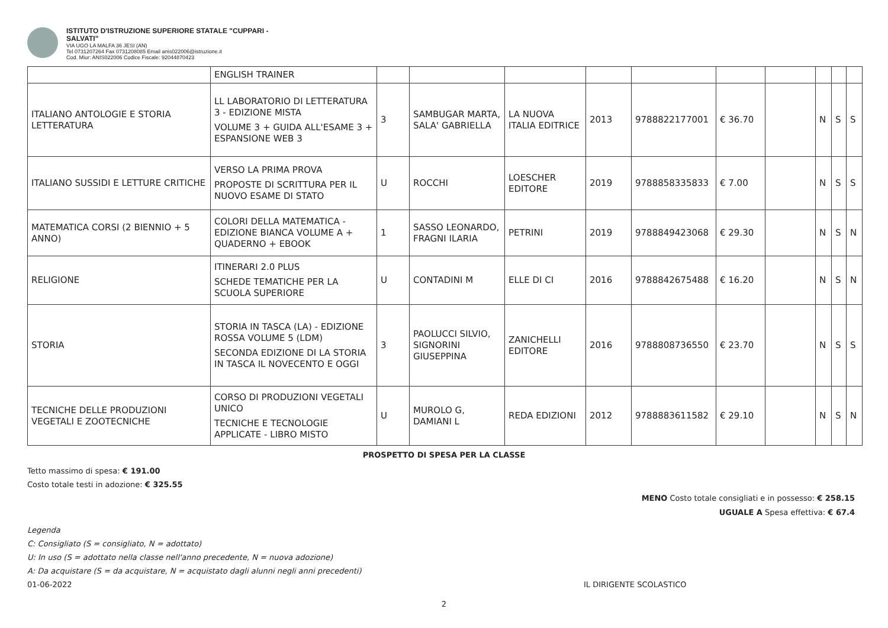ISTITUTO D'ISTRUZIONE SUPERIORE STATALE "CUPPARI -
SALVATI"
VIA UGO LA MALFA 36 JESI (AN)
Tel 0731207264 Fax 0731208085 Email anis022006@istruzione.it
Cod. Miur: ANIS022006 Codice Fiscale: 92044870423
| | ENGLISH TRAINER | | | | | | | | | | |
| ITALIANO ANTOLOGIE E STORIA LETTERATURA | LL LABORATORIO DI LETTERATURA 3 - EDIZIONE MISTA VOLUME 3 + GUIDA ALL'ESAME 3 + ESPANSIONE WEB 3 | 3 | SAMBUGAR MARTA, SALA' GABRIELLA | LA NUOVA ITALIA EDITRICE | 2013 | 9788822177001 | € 36.70 | | N | S | S |
| ITALIANO SUSSIDI E LETTURE CRITICHE | VERSO LA PRIMA PROVA PROPOSTE DI SCRITTURA PER IL NUOVO ESAME DI STATO | U | ROCCHI | LOESCHER EDITORE | 2019 | 9788858335833 | € 7.00 | | N | S | S |
| MATEMATICA CORSI (2 BIENNIO + 5 ANNO) | COLORI DELLA MATEMATICA - EDIZIONE BIANCA VOLUME A + QUADERNO + EBOOK | 1 | SASSO LEONARDO, FRAGNI ILARIA | PETRINI | 2019 | 9788849423068 | € 29.30 | | N | S | N |
| RELIGIONE | ITINERARI 2.0 PLUS SCHEDE TEMATICHE PER LA SCUOLA SUPERIORE | U | CONTADINI M | ELLE DI CI | 2016 | 9788842675488 | € 16.20 | | N | S | N |
| STORIA | STORIA IN TASCA (LA) - EDIZIONE ROSSA VOLUME 5 (LDM) SECONDA EDIZIONE DI LA STORIA IN TASCA IL NOVECENTO E OGGI | 3 | PAOLUCCI SILVIO, SIGNORINI GIUSEPPINA | ZANICHELLI EDITORE | 2016 | 9788808736550 | € 23.70 | | N | S | S |
| TECNICHE DELLE PRODUZIONI VEGETALI E ZOOTECNICHE | CORSO DI PRODUZIONI VEGETALI UNICO TECNICHE E TECNOLOGIE APPLICATE - LIBRO MISTO | U | MUROLO G, DAMIANI L | REDA EDIZIONI | 2012 | 9788883611582 | € 29.10 | | N | S | N |
PROSPETTO DI SPESA PER LA CLASSE
Tetto massimo di spesa: € 191.00
Costo totale testi in adozione: € 325.55
MENO Costo totale consigliati e in possesso: € 258.15
UGUALE A Spesa effettiva: € 67.4
Legenda
C: Consigliato (S = consigliato, N = adottato)
U: In uso (S = adottato nella classe nell'anno precedente, N = nuova adozione)
A: Da acquistare (S = da acquistare, N = acquistato dagli alunni negli anni precedenti)
01-06-2022 IL DIRIGENTE SCOLASTICO
2